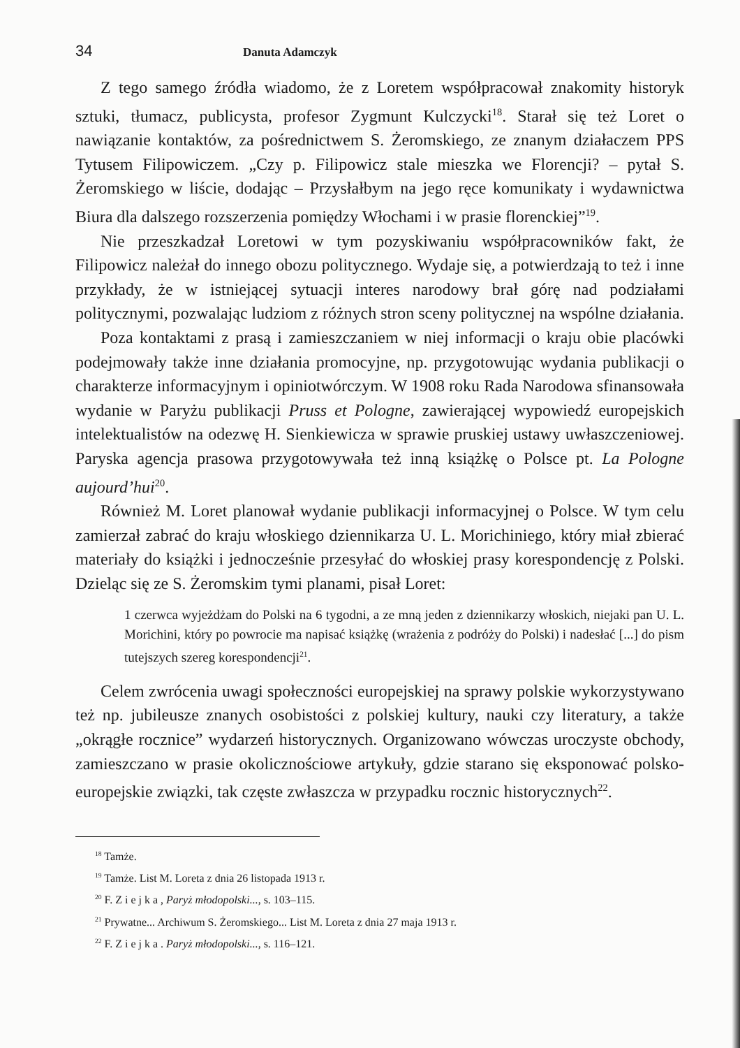34 Danuta Adamczyk
Z tego samego źródła wiadomo, że z Loretem współpracował znakomity historyk sztuki, tłumacz, publicysta, profesor Zygmunt Kulczycki<sup>18</sup>. Starał się też Loret o nawiązanie kontaktów, za pośrednictwem S. Żeromskiego, ze znanym działaczem PPS Tytusem Filipowiczem. „Czy p. Filipowicz stale mieszka we Florencji? – pytał S. Żeromskiego w liście, dodając – Przysłałbym na jego ręce komunikaty i wydawnictwa Biura dla dalszego rozszerzenia pomiędzy Włochami i w prasie florenckiej”<sup>19</sup>.
Nie przeszkadzał Loretowi w tym pozyskiwaniu współpracowników fakt, że Filipowicz należał do innego obozu politycznego. Wydaje się, a potwierdzają to też i inne przykłady, że w istniejącej sytuacji interes narodowy brał górę nad podziałami politycznymi, pozwalając ludziom z różnych stron sceny politycznej na wspólne działania.
Poza kontaktami z prasą i zamieszczaniem w niej informacji o kraju obie placówki podejmowały także inne działania promocyjne, np. przygotowując wydania publikacji o charakterze informacyjnym i opiniotwórczym. W 1908 roku Rada Narodowa sfinansowała wydanie w Paryżu publikacji Pruss et Pologne, zawierającej wypowiedź europejskich intelektualistów na odezwę H. Sienkiewicza w sprawie pruskiej ustawy uwłaszczeniowej. Paryska agencja prasowa przygotowywała też inną książkę o Polsce pt. La Pologne aujourd’hui<sup>20</sup>.
Również M. Loret planował wydanie publikacji informacyjnej o Polsce. W tym celu zamierzał zabrać do kraju włoskiego dziennikarza U. L. Morichiniego, który miał zbierać materiały do książki i jednocześnie przesyłać do włoskiej prasy korespondencję z Polski. Dzieląc się ze S. Żeromskim tymi planami, pisał Loret:
1 czerwca wyjeżdżam do Polski na 6 tygodni, a ze mną jeden z dziennikarzy włoskich, niejaki pan U. L. Morichini, który po powrocie ma napisać książkę (wrażenia z podróży do Polski) i nadesłać [...] do pism tutejszych szereg korespondencji<sup>21</sup>.
Celem zwrócenia uwagi społeczności europejskiej na sprawy polskie wykorzystywano też np. jubileusze znanych osobistości z polskiej kultury, nauki czy literatury, a także „okrągłe rocznice” wydarzeń historycznych. Organizowano wówczas uroczyste obchody, zamieszczano w prasie okolicznościowe artykuły, gdzie starano się eksponować polsko-europejskie związki, tak częste zwłaszcza w przypadku rocznic historycznych<sup>22</sup>.
<sup>18</sup> Tamże.
<sup>19</sup> Tamże. List M. Loreta z dnia 26 listopada 1913 r.
<sup>20</sup> F. Z i e j k a , Paryż młodopolski..., s. 103–115.
<sup>21</sup> Prywatne... Archiwum S. Żeromskiego... List M. Loreta z dnia 27 maja 1913 r.
<sup>22</sup> F. Z i e j k a . Paryż młodopolski..., s. 116–121.